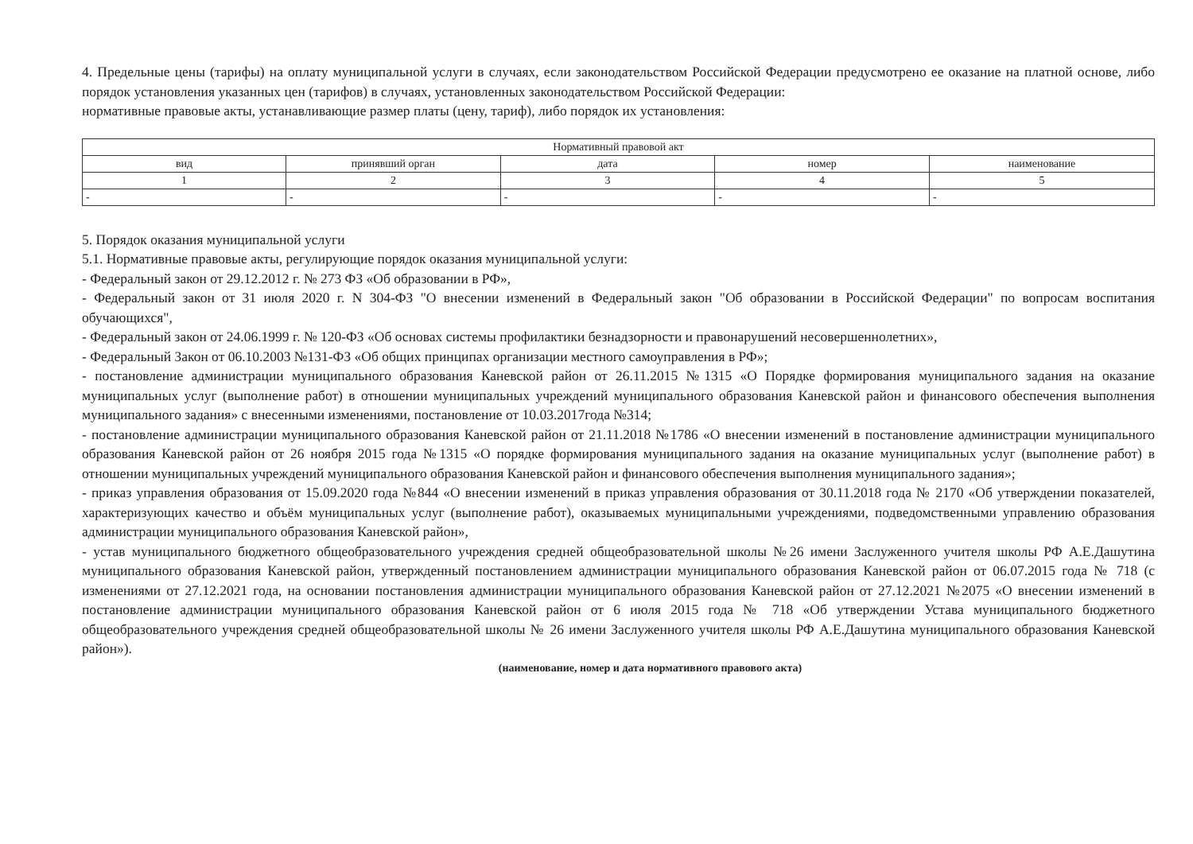4. Предельные цены (тарифы) на оплату муниципальной услуги в случаях, если законодательством Российской Федерации предусмотрено ее оказание на платной основе, либо порядок установления указанных цен (тарифов) в случаях, установленных законодательством Российской Федерации:
нормативные правовые акты, устанавливающие размер платы (цену, тариф), либо порядок их установления:
| Нормативный правовой акт | | | | |
| --- | --- | --- | --- | --- |
| вид | принявший орган | дата | номер | наименование |
| 1 | 2 | 3 | 4 | 5 |
| - | - | - | - | - |
5. Порядок оказания муниципальной услуги
5.1. Нормативные правовые акты, регулирующие порядок оказания муниципальной услуги:
- Федеральный закон от 29.12.2012 г. № 273 ФЗ «Об образовании в РФ»,
- Федеральный закон от 31 июля 2020 г. N 304-ФЗ "О внесении изменений в Федеральный закон "Об образовании в Российской Федерации" по вопросам воспитания обучающихся",
- Федеральный закон от 24.06.1999 г. № 120-ФЗ «Об основах системы профилактики безнадзорности и правонарушений несовершеннолетних»,
- Федеральный Закон от 06.10.2003 №131-ФЗ «Об общих принципах организации местного самоуправления в РФ»;
- постановление администрации муниципального образования Каневской район от 26.11.2015 №1315 «О Порядке формирования муниципального задания на оказание муниципальных услуг (выполнение работ) в отношении муниципальных учреждений муниципального образования Каневской район и финансового обеспечения выполнения муниципального задания» с внесенными изменениями, постановление от 10.03.2017года №314;
- постановление администрации муниципального образования Каневской район от 21.11.2018 №1786 «О внесении изменений в постановление администрации муниципального образования Каневской район от 26 ноября 2015 года №1315 «О порядке формирования муниципального задания на оказание муниципальных услуг (выполнение работ) в отношении муниципальных учреждений муниципального образования Каневской район и финансового обеспечения выполнения муниципального задания»;
- приказ управления образования от 15.09.2020 года №844 «О внесении изменений в приказ управления образования от 30.11.2018 года № 2170 «Об утверждении показателей, характеризующих качество и объём муниципальных услуг (выполнение работ), оказываемых муниципальными учреждениями, подведомственными управлению образования администрации муниципального образования Каневской район»,
- устав муниципального бюджетного общеобразовательного учреждения средней общеобразовательной школы №26 имени Заслуженного учителя школы РФ А.Е.Дашутина муниципального образования Каневской район, утвержденный постановлением администрации муниципального образования Каневской район от 06.07.2015 года № 718 (с изменениями от 27.12.2021 года, на основании постановления администрации муниципального образования Каневской район от 27.12.2021 №2075 «О внесении изменений в постановление администрации муниципального образования Каневской район от 6 июля 2015 года № 718 «Об утверждении Устава муниципального бюджетного общеобразовательного учреждения средней общеобразовательной школы № 26 имени Заслуженного учителя школы РФ А.Е.Дашутина муниципального образования Каневской район»).
(наименование, номер и дата нормативного правового акта)